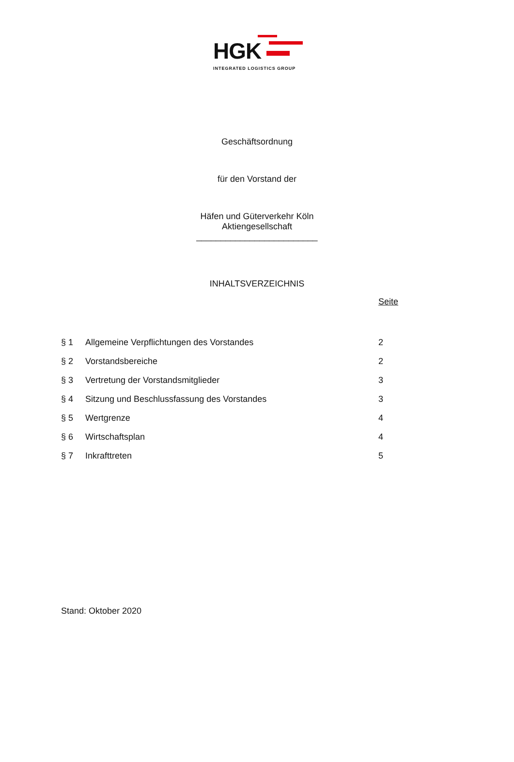HGK
INTEGRATED LOGISTICS GROUP
Geschäftsordnung
für den Vorstand der
Häfen und Güterverkehr Köln
Aktiengesellschaft
_________________________
INHALTSVERZEICHNIS
Seite
| § 1 | Allgemeine Verpflichtungen des Vorstandes | 2 |
| § 2 | Vorstandsbereiche | 2 |
| § 3 | Vertretung der Vorstandsmitglieder | 3 |
| § 4 | Sitzung und Beschlussfassung des Vorstandes | 3 |
| § 5 | Wertgrenze | 4 |
| § 6 | Wirtschaftsplan | 4 |
| § 7 | Inkrafttreten | 5 |
Stand: Oktober 2020